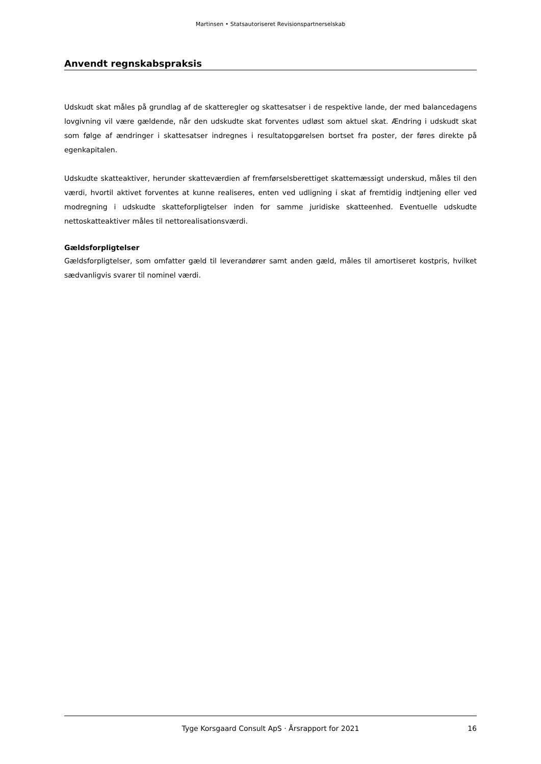Martinsen • Statsautoriseret Revisionspartnerselskab
Anvendt regnskabspraksis
Udskudt skat måles på grundlag af de skatteregler og skattesatser i de respektive lande, der med balancedagens lovgivning vil være gældende, når den udskudte skat forventes udløst som aktuel skat. Ændring i udskudt skat som følge af ændringer i skattesatser indregnes i resultatopgørelsen bortset fra poster, der føres direkte på egenkapitalen.
Udskudte skatteaktiver, herunder skatteværdien af fremførselsberettiget skattemæssigt underskud, måles til den værdi, hvortil aktivet forventes at kunne realiseres, enten ved udligning i skat af fremtidig indtjening eller ved modregning i udskudte skatteforpligtelser inden for samme juridiske skatteenhed. Eventuelle udskudte nettoskatteaktiver måles til nettorealisationsværdi.
Gældsforpligtelser
Gældsforpligtelser, som omfatter gæld til leverandører samt anden gæld, måles til amortiseret kostpris, hvilket sædvanligvis svarer til nominel værdi.
Tyge Korsgaard Consult ApS · Årsrapport for 2021 16